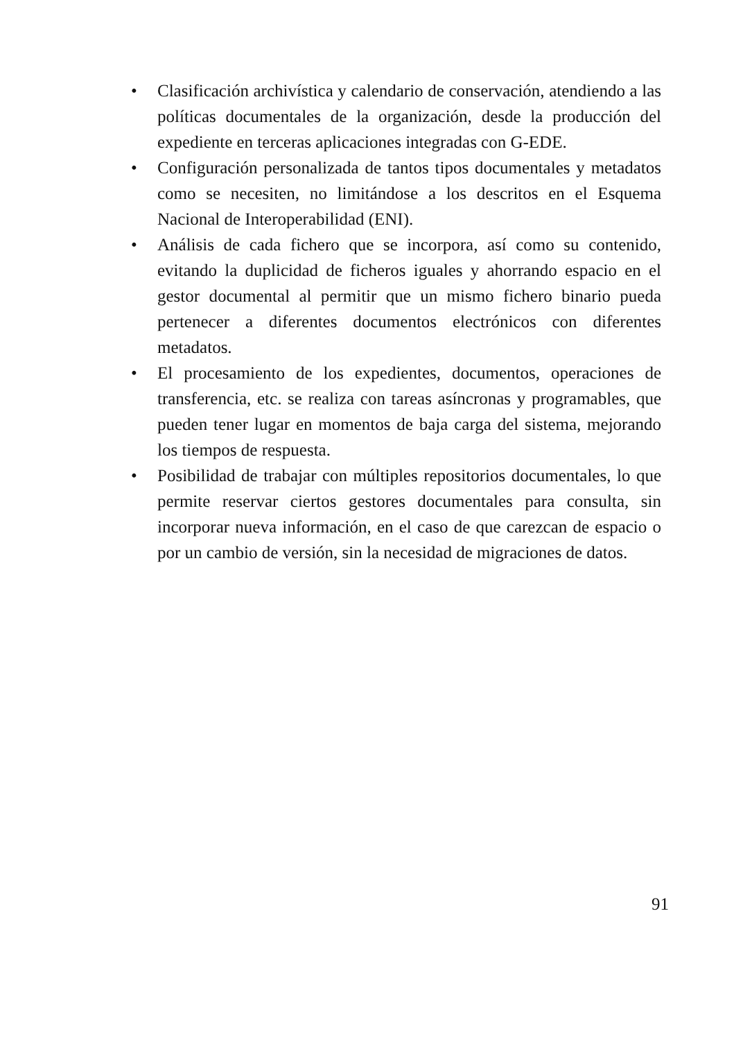• Clasificación archivística y calendario de conservación, atendiendo a las políticas documentales de la organización, desde la producción del expediente en terceras aplicaciones integradas con G-EDE.
• Configuración personalizada de tantos tipos documentales y metadatos como se necesiten, no limitándose a los descritos en el Esquema Nacional de Interoperabilidad (ENI).
• Análisis de cada fichero que se incorpora, así como su contenido, evitando la duplicidad de ficheros iguales y ahorrando espacio en el gestor documental al permitir que un mismo fichero binario pueda pertenecer a diferentes documentos electrónicos con diferentes metadatos.
• El procesamiento de los expedientes, documentos, operaciones de transferencia, etc. se realiza con tareas asíncronas y programables, que pueden tener lugar en momentos de baja carga del sistema, mejorando los tiempos de respuesta.
• Posibilidad de trabajar con múltiples repositorios documentales, lo que permite reservar ciertos gestores documentales para consulta, sin incorporar nueva información, en el caso de que carezcan de espacio o por un cambio de versión, sin la necesidad de migraciones de datos.
91